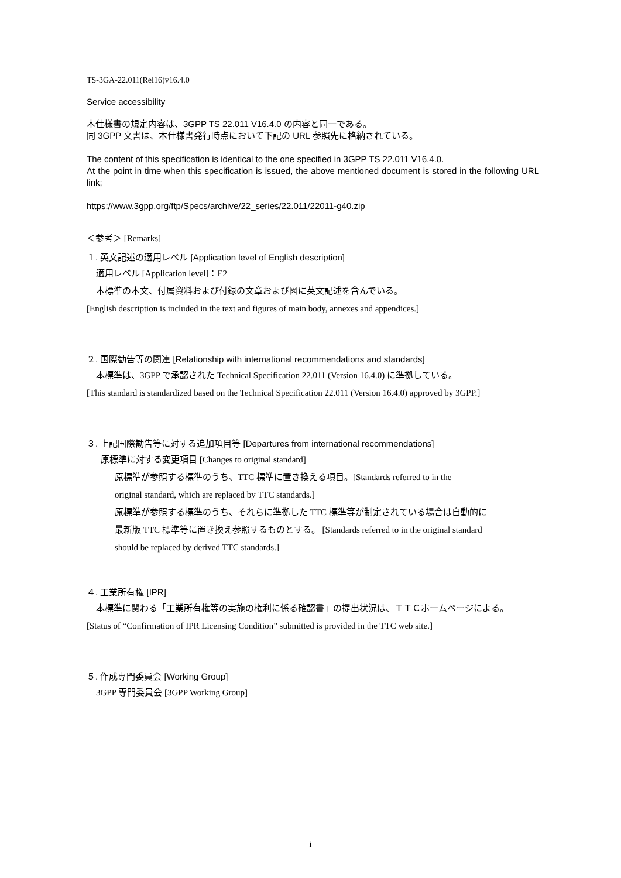TS-3GA-22.011(Rel16)v16.4.0
Service accessibility
本仕様書の規定内容は、3GPP TS 22.011 V16.4.0 の内容と同一である。
同 3GPP 文書は、本仕様書発行時点において下記の URL 参照先に格納されている。
The content of this specification is identical to the one specified in 3GPP TS 22.011 V16.4.0.
At the point in time when this specification is issued, the above mentioned document is stored in the following URL link;
https://www.3gpp.org/ftp/Specs/archive/22_series/22.011/22011-g40.zip
＜参考＞ [Remarks]
１. 英文記述の適用レベル [Application level of English description]
適用レベル [Application level]：E2
本標準の本文、付属資料および付録の文章および図に英文記述を含んでいる。
[English description is included in the text and figures of main body, annexes and appendices.]
２. 国際勧告等の関連 [Relationship with international recommendations and standards]
本標準は、3GPP で承認された Technical Specification 22.011 (Version 16.4.0) に準拠している。
[This standard is standardized based on the Technical Specification 22.011 (Version 16.4.0) approved by 3GPP.]
３. 上記国際勧告等に対する追加項目等 [Departures from international recommendations]
原標準に対する変更項目 [Changes to original standard]
原標準が参照する標準のうち、TTC 標準に置き換える項目。[Standards referred to in the
original standard, which are replaced by TTC standards.]
原標準が参照する標準のうち、それらに準拠した TTC 標準等が制定されている場合は自動的に
最新版 TTC 標準等に置き換え参照するものとする。 [Standards referred to in the original standard
should be replaced by derived TTC standards.]
４. 工業所有権 [IPR]
本標準に関わる「工業所有権等の実施の権利に係る確認書」の提出状況は、ＴＴＣホームページによる。
[Status of “Confirmation of IPR Licensing Condition” submitted is provided in the TTC web site.]
５. 作成専門委員会 [Working Group]
3GPP 専門委員会 [3GPP Working Group]
i